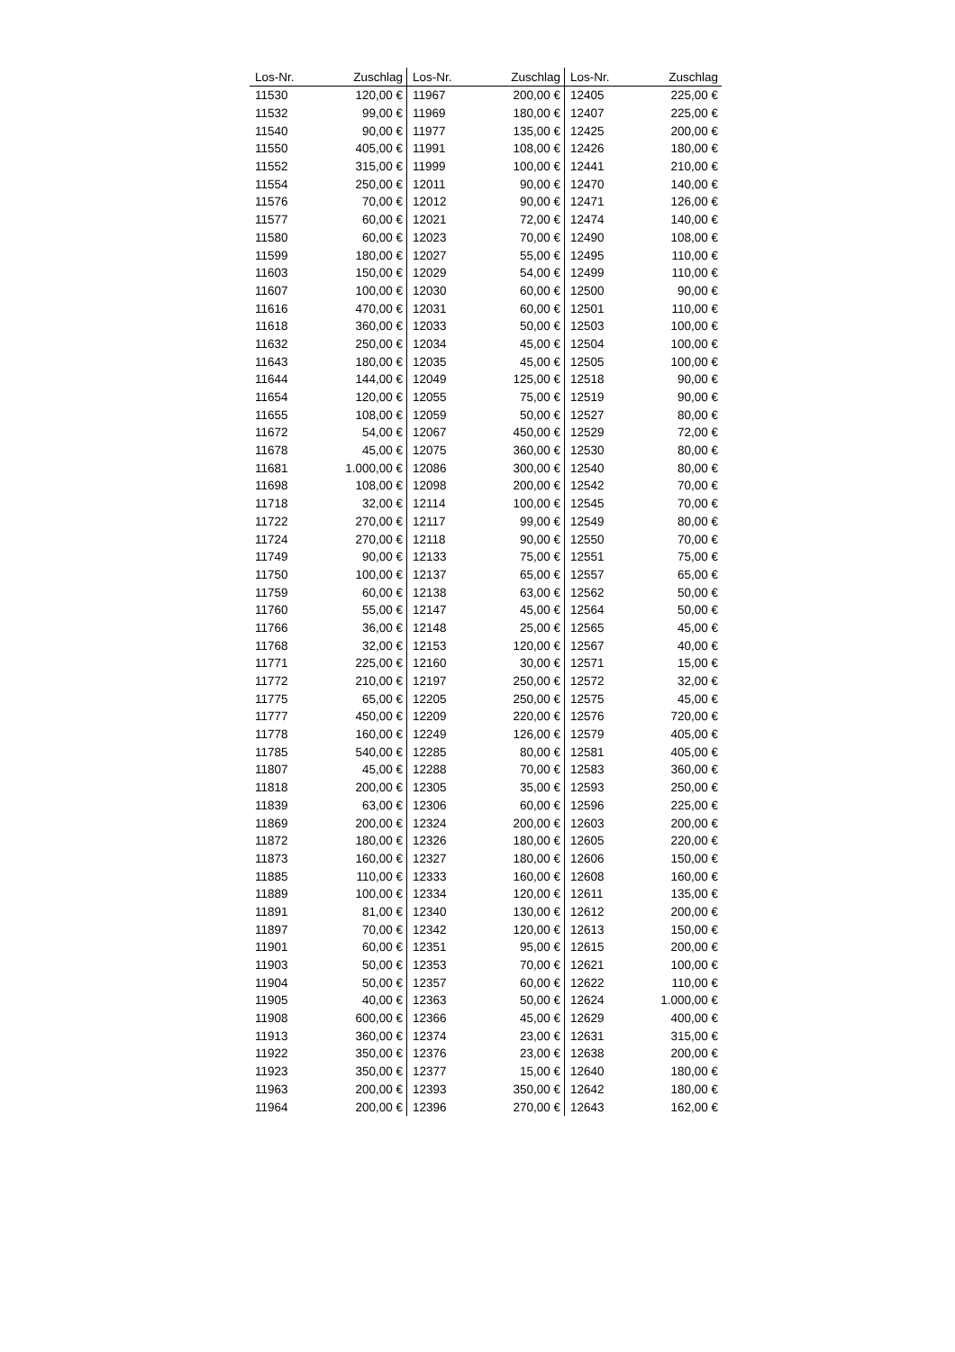| Los-Nr. | Zuschlag | Los-Nr. | Zuschlag | Los-Nr. | Zuschlag |
| --- | --- | --- | --- | --- | --- |
| 11530 | 120,00 € | 11967 | 200,00 € | 12405 | 225,00 € |
| 11532 | 99,00 € | 11969 | 180,00 € | 12407 | 225,00 € |
| 11540 | 90,00 € | 11977 | 135,00 € | 12425 | 200,00 € |
| 11550 | 405,00 € | 11991 | 108,00 € | 12426 | 180,00 € |
| 11552 | 315,00 € | 11999 | 100,00 € | 12441 | 210,00 € |
| 11554 | 250,00 € | 12011 | 90,00 € | 12470 | 140,00 € |
| 11576 | 70,00 € | 12012 | 90,00 € | 12471 | 126,00 € |
| 11577 | 60,00 € | 12021 | 72,00 € | 12474 | 140,00 € |
| 11580 | 60,00 € | 12023 | 70,00 € | 12490 | 108,00 € |
| 11599 | 180,00 € | 12027 | 55,00 € | 12495 | 110,00 € |
| 11603 | 150,00 € | 12029 | 54,00 € | 12499 | 110,00 € |
| 11607 | 100,00 € | 12030 | 60,00 € | 12500 | 90,00 € |
| 11616 | 470,00 € | 12031 | 60,00 € | 12501 | 110,00 € |
| 11618 | 360,00 € | 12033 | 50,00 € | 12503 | 100,00 € |
| 11632 | 250,00 € | 12034 | 45,00 € | 12504 | 100,00 € |
| 11643 | 180,00 € | 12035 | 45,00 € | 12505 | 100,00 € |
| 11644 | 144,00 € | 12049 | 125,00 € | 12518 | 90,00 € |
| 11654 | 120,00 € | 12055 | 75,00 € | 12519 | 90,00 € |
| 11655 | 108,00 € | 12059 | 50,00 € | 12527 | 80,00 € |
| 11672 | 54,00 € | 12067 | 450,00 € | 12529 | 72,00 € |
| 11678 | 45,00 € | 12075 | 360,00 € | 12530 | 80,00 € |
| 11681 | 1.000,00 € | 12086 | 300,00 € | 12540 | 80,00 € |
| 11698 | 108,00 € | 12098 | 200,00 € | 12542 | 70,00 € |
| 11718 | 32,00 € | 12114 | 100,00 € | 12545 | 70,00 € |
| 11722 | 270,00 € | 12117 | 99,00 € | 12549 | 80,00 € |
| 11724 | 270,00 € | 12118 | 90,00 € | 12550 | 70,00 € |
| 11749 | 90,00 € | 12133 | 75,00 € | 12551 | 75,00 € |
| 11750 | 100,00 € | 12137 | 65,00 € | 12557 | 65,00 € |
| 11759 | 60,00 € | 12138 | 63,00 € | 12562 | 50,00 € |
| 11760 | 55,00 € | 12147 | 45,00 € | 12564 | 50,00 € |
| 11766 | 36,00 € | 12148 | 25,00 € | 12565 | 45,00 € |
| 11768 | 32,00 € | 12153 | 120,00 € | 12567 | 40,00 € |
| 11771 | 225,00 € | 12160 | 30,00 € | 12571 | 15,00 € |
| 11772 | 210,00 € | 12197 | 250,00 € | 12572 | 32,00 € |
| 11775 | 65,00 € | 12205 | 250,00 € | 12575 | 45,00 € |
| 11777 | 450,00 € | 12209 | 220,00 € | 12576 | 720,00 € |
| 11778 | 160,00 € | 12249 | 126,00 € | 12579 | 405,00 € |
| 11785 | 540,00 € | 12285 | 80,00 € | 12581 | 405,00 € |
| 11807 | 45,00 € | 12288 | 70,00 € | 12583 | 360,00 € |
| 11818 | 200,00 € | 12305 | 35,00 € | 12593 | 250,00 € |
| 11839 | 63,00 € | 12306 | 60,00 € | 12596 | 225,00 € |
| 11869 | 200,00 € | 12324 | 200,00 € | 12603 | 200,00 € |
| 11872 | 180,00 € | 12326 | 180,00 € | 12605 | 220,00 € |
| 11873 | 160,00 € | 12327 | 180,00 € | 12606 | 150,00 € |
| 11885 | 110,00 € | 12333 | 160,00 € | 12608 | 160,00 € |
| 11889 | 100,00 € | 12334 | 120,00 € | 12611 | 135,00 € |
| 11891 | 81,00 € | 12340 | 130,00 € | 12612 | 200,00 € |
| 11897 | 70,00 € | 12342 | 120,00 € | 12613 | 150,00 € |
| 11901 | 60,00 € | 12351 | 95,00 € | 12615 | 200,00 € |
| 11903 | 50,00 € | 12353 | 70,00 € | 12621 | 100,00 € |
| 11904 | 50,00 € | 12357 | 60,00 € | 12622 | 110,00 € |
| 11905 | 40,00 € | 12363 | 50,00 € | 12624 | 1.000,00 € |
| 11908 | 600,00 € | 12366 | 45,00 € | 12629 | 400,00 € |
| 11913 | 360,00 € | 12374 | 23,00 € | 12631 | 315,00 € |
| 11922 | 350,00 € | 12376 | 23,00 € | 12638 | 200,00 € |
| 11923 | 350,00 € | 12377 | 15,00 € | 12640 | 180,00 € |
| 11963 | 200,00 € | 12393 | 350,00 € | 12642 | 180,00 € |
| 11964 | 200,00 € | 12396 | 270,00 € | 12643 | 162,00 € |